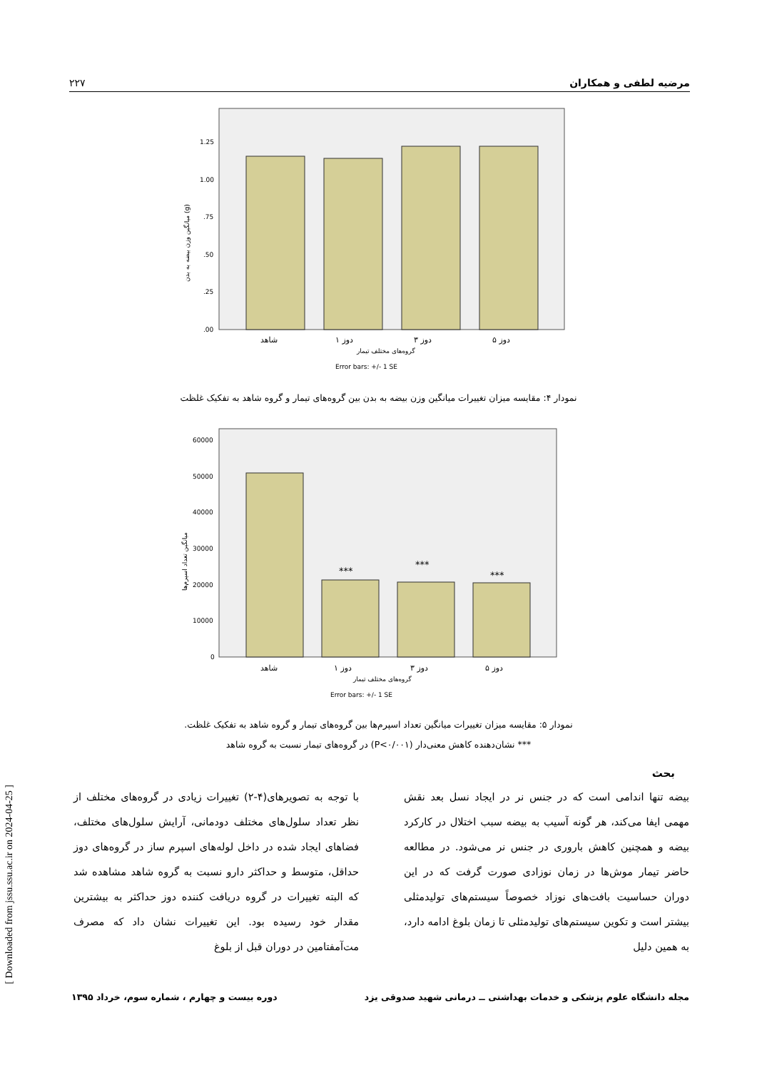مرضیه لطفی و همکاران ۲۲۷
1.25
1.00
.75
.50
.25
.00
شاهد
دوز ۱
دوز ۳
دوز ۵
گروه‌های مختلف تیمار
Error bars: +/- 1 SE
میانگین وزن بیضه به بدن (g)
نمودار ۴: مقایسه میزان تغییرات میانگین وزن بیضه به بدن بین گروه‌های تیمار و گروه شاهد به تفکیک غلظت
60000
50000
40000
30000
20000
10000
0
***
***
***
شاهد
دوز ۱
دوز ۳
دوز ۵
گروه‌های مختلف تیمار
Error bars: +/- 1 SE
میانگین تعداد اسپرم‌ها
نمودار ۵: مقایسه میزان تغییرات میانگین تعداد اسپرم‌ها بین گروه‌های تیمار و گروه شاهد به تفکیک غلظت.
*** نشان‌دهنده کاهش معنی‌دار (P<۰/۰۰۱) در گروه‌های تیمار نسبت به گروه شاهد
بحث
بیضه تنها اندامی است که در جنس نر در ایجاد نسل بعد نقش مهمی ایفا می‌کند، هر گونه آسیب به بیضه سبب اختلال در کارکرد بیضه و همچنین کاهش باروری در جنس نر می‌شود. در مطالعه حاضر تیمار موش‌ها در زمان نوزادی صورت گرفت که در این دوران حساسیت بافت‌های نوزاد خصوصاً سیستم‌های تولیدمثلی بیشتر است و تکوین سیستم‌های تولیدمثلی تا زمان بلوغ ادامه دارد، به همین دلیل
با توجه به تصویرهای(۴-۲) تغییرات زیادی در گروه‌های مختلف از نظر تعداد سلول‌های مختلف دودمانی، آرایش سلول‌های مختلف، فضاهای ایجاد شده در داخل لوله‌های اسپرم ساز در گروه‌های دوز حداقل، متوسط و حداکثر دارو نسبت به گروه شاهد مشاهده شد که البته تغییرات در گروه دریافت کننده دوز حداکثر به بیشترین مقدار خود رسیده بود. این تغییرات نشان داد که مصرف مت‌آمفتامین در دوران قبل از بلوغ
مجله دانشگاه علوم پزشکی و خدمات بهداشتی ــ درمانی شهید صدوقی یزد دوره بیست و چهارم ، شماره سوم، خرداد ۱۳۹۵
[ Downloaded from jssu.ssu.ac.ir on 2024-04-25 ]